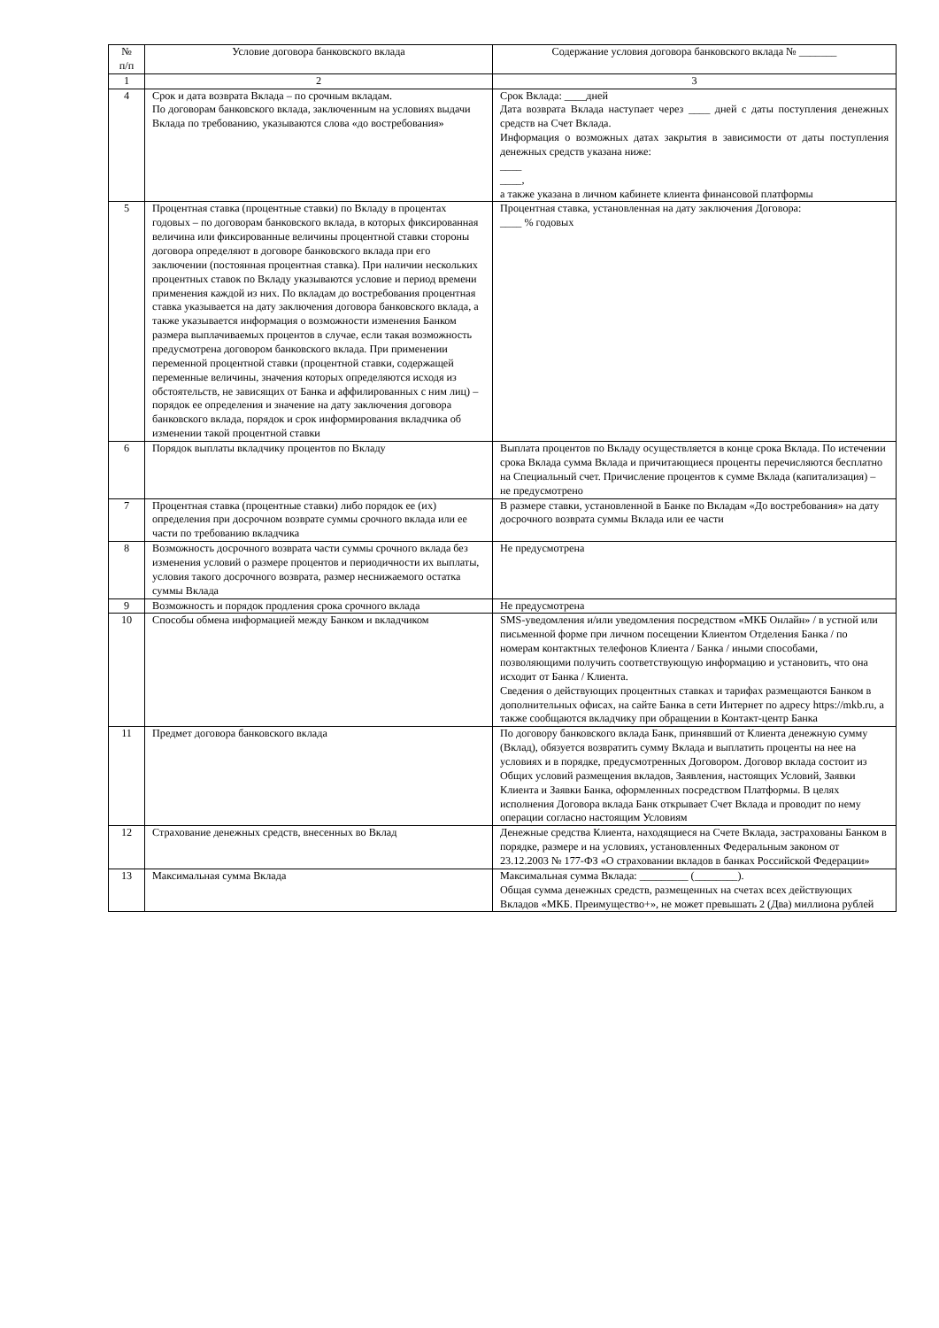| № п/п | Условие договора банковского вклада | Содержание условия договора банковского вклада № _______ |
| --- | --- | --- |
| 1 | 2 | 3 |
| 4 | Срок и дата возврата Вклада – по срочным вкладам. По договорам банковского вклада, заключенным на условиях выдачи Вклада по требованию, указываются слова «до востребования» | Срок Вклада: ____дней Дата возврата Вклада наступает через ____ дней с даты поступления денежных средств на Счет Вклада. Информация о возможных датах закрытия в зависимости от даты поступления денежных средств указана ниже: ____ ____, а также указана в личном кабинете клиента финансовой платформы |
| 5 | Процентная ставка (процентные ставки) по Вкладу в процентах годовых – по договорам банковского вклада, в которых фиксированная величина или фиксированные величины процентной ставки стороны договора определяют в договоре банковского вклада при его заключении (постоянная процентная ставка). При наличии нескольких процентных ставок по Вкладу указываются условие и период времени применения каждой из них. По вкладам до востребования процентная ставка указывается на дату заключения договора банковского вклада, а также указывается информация о возможности изменения Банком размера выплачиваемых процентов в случае, если такая возможность предусмотрена договором банковского вклада. При применении переменной процентной ставки (процентной ставки, содержащей переменные величины, значения которых определяются исходя из обстоятельств, не зависящих от Банка и аффилированных с ним лиц) – порядок ее определения и значение на дату заключения договора банковского вклада, порядок и срок информирования вкладчика об изменении такой процентной ставки | Процентная ставка, установленная на дату заключения Договора: ____ % годовых |
| 6 | Порядок выплаты вкладчику процентов по Вкладу | Выплата процентов по Вкладу осуществляется в конце срока Вклада. По истечении срока Вклада сумма Вклада и причитающиеся проценты перечисляются бесплатно на Специальный счет. Причисление процентов к сумме Вклада (капитализация) – не предусмотрено |
| 7 | Процентная ставка (процентные ставки) либо порядок ее (их) определения при досрочном возврате суммы срочного вклада или ее части по требованию вкладчика | В размере ставки, установленной в Банке по Вкладам «До востребования» на дату досрочного возврата суммы Вклада или ее части |
| 8 | Возможность досрочного возврата части суммы срочного вклада без изменения условий о размере процентов и периодичности их выплаты, условия такого досрочного возврата, размер неснижаемого остатка суммы Вклада | Не предусмотрена |
| 9 | Возможность и порядок продления срока срочного вклада | Не предусмотрена |
| 10 | Способы обмена информацией между Банком и вкладчиком | SMS-уведомления и/или уведомления посредством «МКБ Онлайн» / в устной или письменной форме при личном посещении Клиентом Отделения Банка / по номерам контактных телефонов Клиента / Банка / иными способами, позволяющими получить соответствующую информацию и установить, что она исходит от Банка / Клиента. Сведения о действующих процентных ставках и тарифах размещаются Банком в дополнительных офисах, на сайте Банка в сети Интернет по адресу https://mkb.ru, а также сообщаются вкладчику при обращении в Контакт-центр Банка |
| 11 | Предмет договора банковского вклада | По договору банковского вклада Банк, принявший от Клиента денежную сумму (Вклад), обязуется возвратить сумму Вклада и выплатить проценты на нее на условиях и в порядке, предусмотренных Договором. Договор вклада состоит из Общих условий размещения вкладов, Заявления, настоящих Условий, Заявки Клиента и Заявки Банка, оформленных посредством Платформы. В целях исполнения Договора вклада Банк открывает Счет Вклада и проводит по нему операции согласно настоящим Условиям |
| 12 | Страхование денежных средств, внесенных во Вклад | Денежные средства Клиента, находящиеся на Счете Вклада, застрахованы Банком в порядке, размере и на условиях, установленных Федеральным законом от 23.12.2003 № 177-ФЗ «О страховании вкладов в банках Российской Федерации» |
| 13 | Максимальная сумма Вклада | Максимальная сумма Вклада: _________ (________). Общая сумма денежных средств, размещенных на счетах всех действующих Вкладов «МКБ. Преимущество+», не может превышать 2 (Два) миллиона рублей |